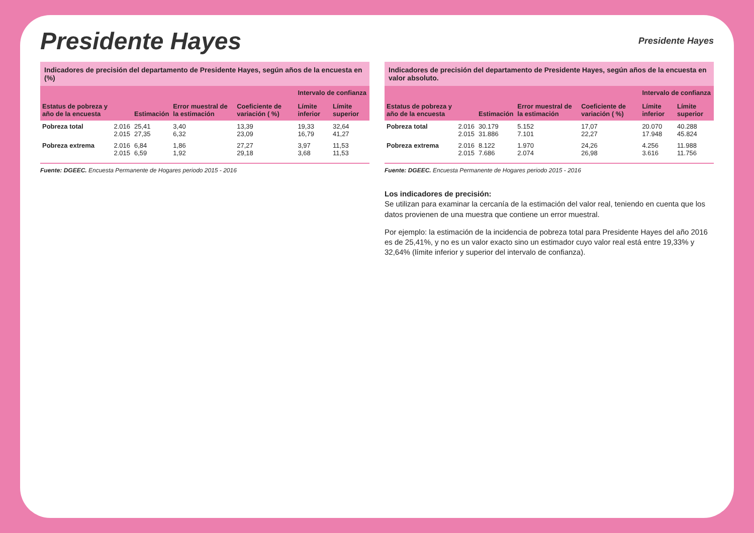Presidente Hayes
Presidente Hayes
Indicadores de precisión del departamento de Presidente Hayes, según años de la encuesta en (%)
| Estatus de pobreza y año de la encuesta | | Estimación | Error muestral de la estimación | Coeficiente de variación ( %) | Intervalo de confianza | |
| --- | --- | --- | --- | --- | --- | --- |
| | | | | | Límite inferior | Límite superior |
| Pobreza total | 2.016 2.015 | 25,41 27,35 | 3,40 6,32 | 13,39 23,09 | 19,33 16,79 | 32,64 41,27 |
| Pobreza extrema | 2.016 2.015 | 6,84 6,59 | 1,86 1,92 | 27,27 29,18 | 3,97 3,68 | 11,53 11,53 |
Fuente: DGEEC. Encuesta Permanente de Hogares periodo 2015 - 2016
Indicadores de precisión del departamento de Presidente Hayes, según años de la encuesta en valor absoluto.
| Estatus de pobreza y año de la encuesta | | Estimación | Error muestral de la estimación | Coeficiente de variación ( %) | Intervalo de confianza | |
| --- | --- | --- | --- | --- | --- | --- |
| | | | | | Límite inferior | Límite superior |
| Pobreza total | 2.016 2.015 | 30.179 31.886 | 5.152 7.101 | 17,07 22,27 | 20.070 17.948 | 40.288 45.824 |
| Pobreza extrema | 2.016 2.015 | 8.122 7.686 | 1.970 2.074 | 24,26 26,98 | 4.256 3.616 | 11.988 11.756 |
Fuente: DGEEC. Encuesta Permanente de Hogares periodo 2015 - 2016
Los indicadores de precisión:
Se utilizan para examinar la cercanía de la estimación del valor real, teniendo en cuenta que los datos provienen de una muestra que contiene un error muestral.
Por ejemplo: la estimación de la incidencia de pobreza total para Presidente Hayes del año 2016 es de 25,41%, y no es un valor exacto sino un estimador cuyo valor real está entre 19,33% y 32,64% (límite inferior y superior del intervalo de confianza).